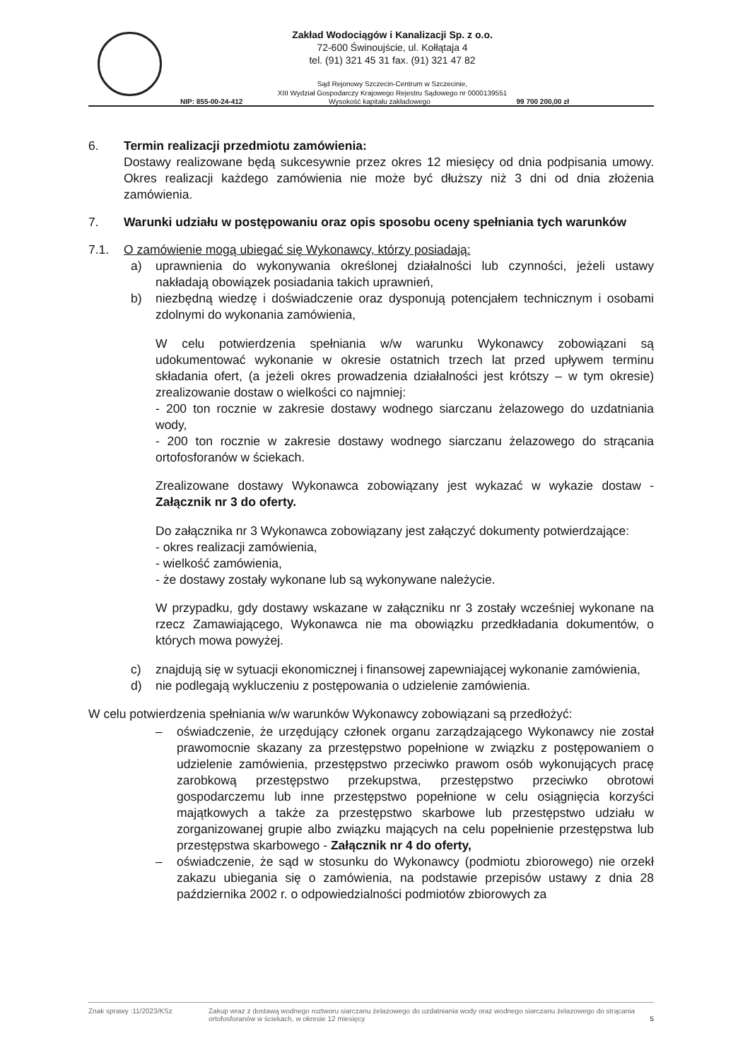Zakład Wodociągów i Kanalizacji Sp. z o.o.
72-600 Świnoujście, ul. Kołłątaja 4
tel. (91) 321 45 31 fax. (91) 321 47 82
Sąd Rejonowy Szczecin-Centrum w Szczecinie,
XIII Wydział Gospodarczy Krajowego Rejestru Sądowego nr 0000139551
NIP: 855-00-24-412 Wysokość kapitału zakładowego 99 700 200,00 zł
6. Termin realizacji przedmiotu zamówienia:
Dostawy realizowane będą sukcesywnie przez okres 12 miesięcy od dnia podpisania umowy. Okres realizacji każdego zamówienia nie może być dłuższy niż 3 dni od dnia złożenia zamówienia.
7. Warunki udziału w postępowaniu oraz opis sposobu oceny spełniania tych warunków
7.1. O zamówienie mogą ubiegać się Wykonawcy, którzy posiadają:
a) uprawnienia do wykonywania określonej działalności lub czynności, jeżeli ustawy nakładają obowiązek posiadania takich uprawnień,
b) niezbędną wiedzę i doświadczenie oraz dysponują potencjałem technicznym i osobami zdolnymi do wykonania zamówienia,
W celu potwierdzenia spełniania w/w warunku Wykonawcy zobowiązani są udokumentować wykonanie w okresie ostatnich trzech lat przed upływem terminu składania ofert, (a jeżeli okres prowadzenia działalności jest krótszy – w tym okresie) zrealizowanie dostaw o wielkości co najmniej:
- 200 ton rocznie w zakresie dostawy wodnego siarczanu żelazowego do uzdatniania wody,
- 200 ton rocznie w zakresie dostawy wodnego siarczanu żelazowego do strącania ortofosforanów w ściekach.
Zrealizowane dostawy Wykonawca zobowiązany jest wykazać w wykazie dostaw - Załącznik nr 3 do oferty.
Do załącznika nr 3 Wykonawca zobowiązany jest załączyć dokumenty potwierdzające:
- okres realizacji zamówienia,
- wielkość zamówienia,
- że dostawy zostały wykonane lub są wykonywane należycie.
W przypadku, gdy dostawy wskazane w załączniku nr 3 zostały wcześniej wykonane na rzecz Zamawiającego, Wykonawca nie ma obowiązku przedkładania dokumentów, o których mowa powyżej.
c) znajdują się w sytuacji ekonomicznej i finansowej zapewniającej wykonanie zamówienia,
d) nie podlegają wykluczeniu z postępowania o udzielenie zamówienia.
W celu potwierdzenia spełniania w/w warunków Wykonawcy zobowiązani są przedłożyć:
– oświadczenie, że urzędujący członek organu zarządzającego Wykonawcy nie został prawomocnie skazany za przestępstwo popełnione w związku z postępowaniem o udzielenie zamówienia, przestępstwo przeciwko prawom osób wykonujących pracę zarobkową przestępstwo przekupstwa, przestępstwo przeciwko obrotowi gospodarczemu lub inne przestępstwo popełnione w celu osiągnięcia korzyści majątkowych a także za przestępstwo skarbowe lub przestępstwo udziału w zorganizowanej grupie albo związku mających na celu popełnienie przestępstwa lub przestępstwa skarbowego - Załącznik nr 4 do oferty,
– oświadczenie, że sąd w stosunku do Wykonawcy (podmiotu zbiorowego) nie orzekł zakazu ubiegania się o zamówienia, na podstawie przepisów ustawy z dnia 28 października 2002 r. o odpowiedzialności podmiotów zbiorowych za
Znak sprawy :11/2023/KSz Zakup wraz z dostawą wodnego roztworu siarczanu żelazowego do uzdatniania wody oraz wodnego siarczanu żelazowego do strącania ortofosforanów w ściekach, w okresie 12 miesięcy 5